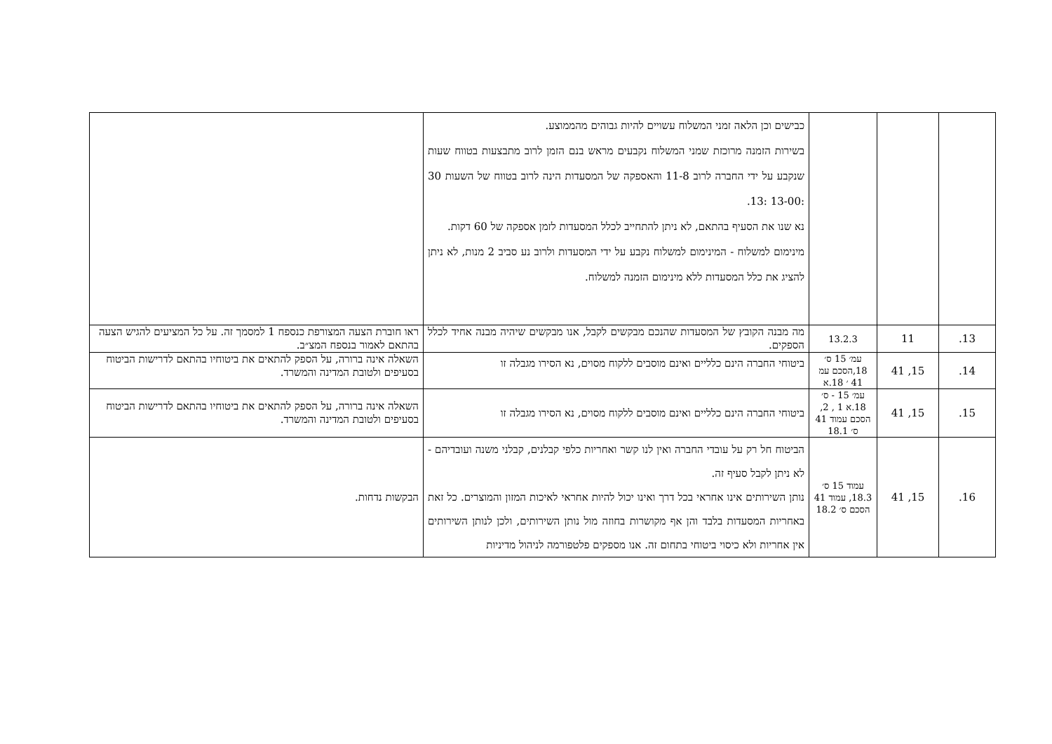| | | | כבישים וכן הלאה זמני המשלוח עשויים להיות גבוהים מהממוצע. בשירות הזמנה מרוכזת שמני המשלוח נקבעים מראש בנם הזמן לרוב מתבצעות בטווח שעות שנקבע על ידי החברה לרוב 11-8 והאספקה של המסעדות הינה לרוב בטווח של השעות 30 :13-00 :13. נא שנו את הסעיף בהתאם, לא ניתן להתחייב לכלל המסעדות לזמן אספקה של 60 דקות. מינימום למשלוח - המינימום למשלוח נקבע על ידי המסעדות ולרוב נע סביב 2 מנות, לא ניתן להציג את כלל המסעדות ללא מינימום הזמנה למשלוח. | |
| 13. | 11 | 13.2.3 | מה מבנה הקובץ של המסעדות שהנכם מבקשים לקבל, אנו מבקשים שיהיה מבנה אחיד לכלל הספקים. | ראו חוברת הצעה המצורפת כנספח 1 למסמך זה. על כל המציעים להגיש הצעה בהתאם לאמור בנספח המצ״ב. |
| 14. | 15, 41 | עמ׳ 15 ס׳ 18,הסכם עמ 41 ׳ 18.א | ביטוחי החברה הינם כלליים ואינם מוסבים ללקוח מסוים, נא הסירו מגבלה זו | השאלה אינה ברורה, על הספק להתאים את ביטוחיו בהתאם לדרישות הביטוח בסעיפים ולטובת המדינה והמשרד. |
| 15. | 15, 41 | עמ׳ 15 - ס׳ 18.א 1 , 2, הסכם עמוד 41 ס׳ 18.1 | ביטוחי החברה הינם כלליים ואינם מוסבים ללקוח מסוים, נא הסירו מגבלה זו | השאלה אינה ברורה, על הספק להתאים את ביטוחיו בהתאם לדרישות הביטוח בסעיפים ולטובת המדינה והמשרד. |
| 16. | 15, 41 | עמוד 15 ס׳ 18.3, עמוד 41 הסכם ס׳ 18.2 | הביטוח חל רק על עובדי החברה ואין לנו קשר ואחריות כלפי קבלנים, קבלני משנה ועובדיהם - לא ניתן לקבל סעיף זה. נותן השירותים אינו אחראי בכל דרך ואינו יכול להיות אחראי לאיכות המזון והמוצרים. כל זאת באחריות המסעדות בלבד והן אף מקושרות בחוזה מול נותן השירותים, ולכן לנותן השירותים אין אחריות ולא כיסוי ביטוחי בתחום זה. אנו מספקים פלטפורמה לניהול מדיניות | הבקשות נדחות. |